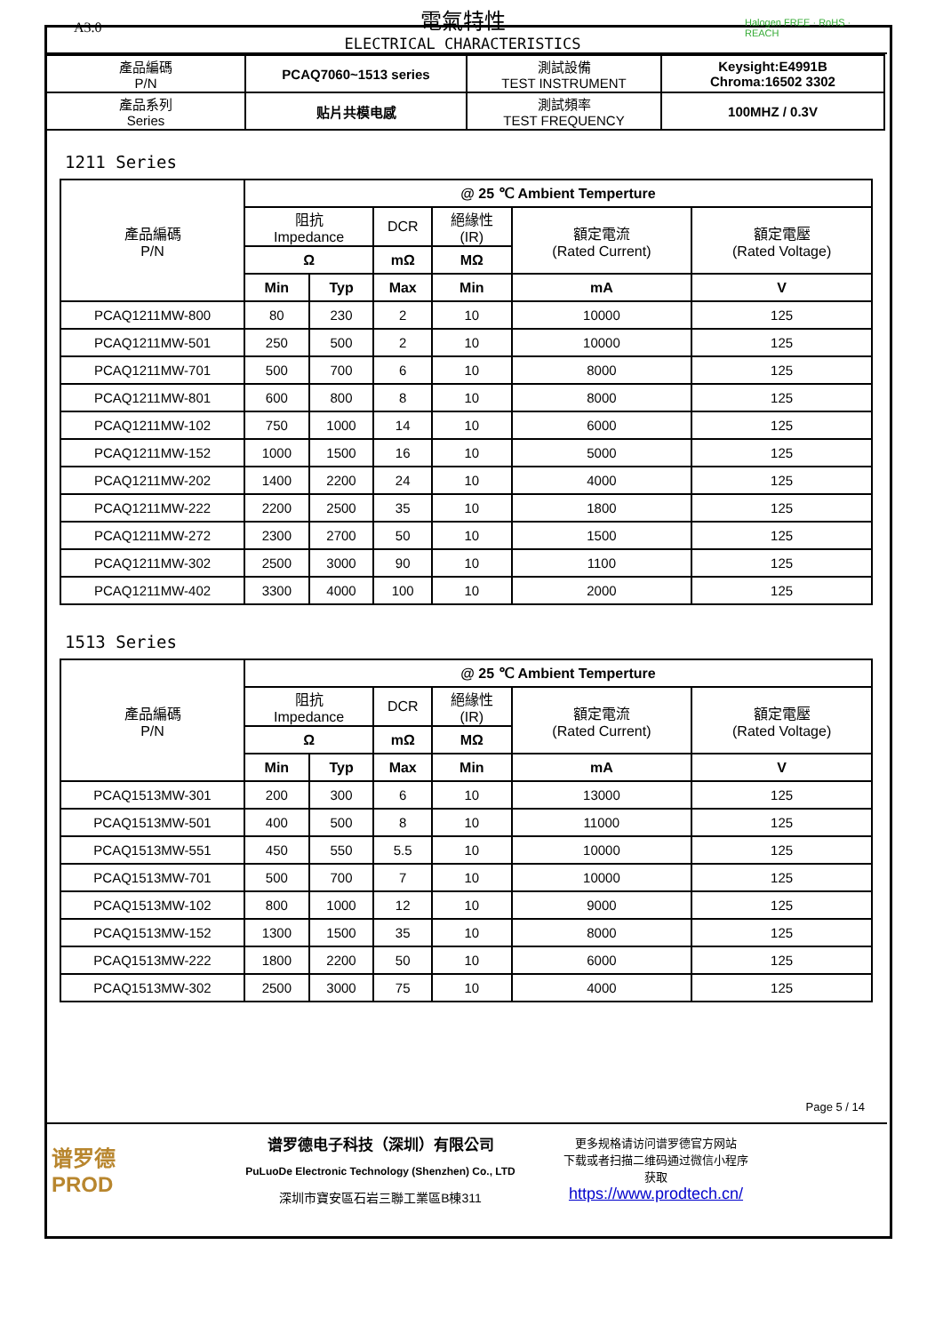A3.0
電氣特性
ELECTRICAL CHARACTERISTICS
Halogen FREE · RoHS · REACH
| 產品編碼 P/N | PCAQ7060~1513 series | 測試設備 TEST INSTRUMENT | Keysight:E4991B Chroma:16502 3302 |
| 產品系列 Series | 贴片共模电感 | 測試頻率 TEST FREQUENCY | 100MHZ / 0.3V |
1211 Series
| 產品編碼 P/N | @ 25 ℃ Ambient Temperture | | | | | |
| --- | --- | --- | --- | --- | --- | --- |
| | 阻抗 Impedance | | DCR | 絕緣性 (IR) | 額定電流 (Rated Current) | 額定電壓 (Rated Voltage) |
| | Ω | | mΩ | MΩ | | |
| | Min | Typ | Max | Min | mA | V |
| PCAQ1211MW-800 | 80 | 230 | 2 | 10 | 10000 | 125 |
| PCAQ1211MW-501 | 250 | 500 | 2 | 10 | 10000 | 125 |
| PCAQ1211MW-701 | 500 | 700 | 6 | 10 | 8000 | 125 |
| PCAQ1211MW-801 | 600 | 800 | 8 | 10 | 8000 | 125 |
| PCAQ1211MW-102 | 750 | 1000 | 14 | 10 | 6000 | 125 |
| PCAQ1211MW-152 | 1000 | 1500 | 16 | 10 | 5000 | 125 |
| PCAQ1211MW-202 | 1400 | 2200 | 24 | 10 | 4000 | 125 |
| PCAQ1211MW-222 | 2200 | 2500 | 35 | 10 | 1800 | 125 |
| PCAQ1211MW-272 | 2300 | 2700 | 50 | 10 | 1500 | 125 |
| PCAQ1211MW-302 | 2500 | 3000 | 90 | 10 | 1100 | 125 |
| PCAQ1211MW-402 | 3300 | 4000 | 100 | 10 | 2000 | 125 |
1513 Series
| 產品編碼 P/N | @ 25 ℃ Ambient Temperture | | | | | |
| --- | --- | --- | --- | --- | --- | --- |
| | 阻抗 Impedance | | DCR | 絕緣性 (IR) | 額定電流 (Rated Current) | 額定電壓 (Rated Voltage) |
| | Ω | | mΩ | MΩ | | |
| | Min | Typ | Max | Min | mA | V |
| PCAQ1513MW-301 | 200 | 300 | 6 | 10 | 13000 | 125 |
| PCAQ1513MW-501 | 400 | 500 | 8 | 10 | 11000 | 125 |
| PCAQ1513MW-551 | 450 | 550 | 5.5 | 10 | 10000 | 125 |
| PCAQ1513MW-701 | 500 | 700 | 7 | 10 | 10000 | 125 |
| PCAQ1513MW-102 | 800 | 1000 | 12 | 10 | 9000 | 125 |
| PCAQ1513MW-152 | 1300 | 1500 | 35 | 10 | 8000 | 125 |
| PCAQ1513MW-222 | 1800 | 2200 | 50 | 10 | 6000 | 125 |
| PCAQ1513MW-302 | 2500 | 3000 | 75 | 10 | 4000 | 125 |
Page 5 / 14
谱罗德
PROD
谱罗德电子科技（深圳）有限公司
PuLuoDe Electronic Technology (Shenzhen) Co., LTD
深圳市寶安區石岩三聯工業區B棟311
更多规格请访问谱罗德官方网站
下载或者扫描二维码通过微信小程序
获取
https://www.prodtech.cn/